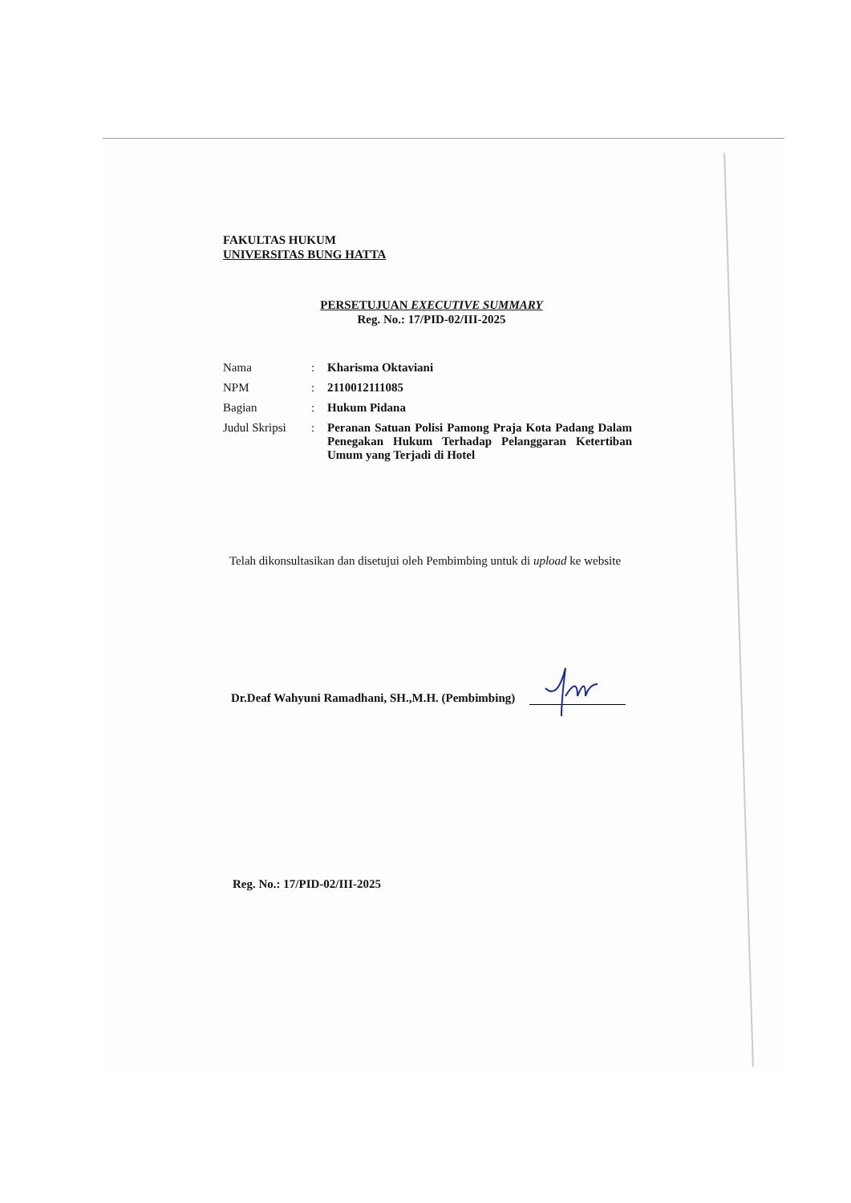FAKULTAS HUKUM
UNIVERSITAS BUNG HATTA
PERSETUJUAN EXECUTIVE SUMMARY
Reg. No.: 17/PID-02/III-2025
| Nama | : | Kharisma Oktaviani |
| NPM | : | 2110012111085 |
| Bagian | : | Hukum Pidana |
| Judul Skripsi | : | Peranan Satuan Polisi Pamong Praja Kota Padang Dalam Penegakan Hukum Terhadap Pelanggaran Ketertiban Umum yang Terjadi di Hotel |
Telah dikonsultasikan dan disetujui oleh Pembimbing untuk di upload ke website
Dr.Deaf Wahyuni Ramadhani, SH.,M.H. (Pembimbing)
Reg. No.: 17/PID-02/III-2025